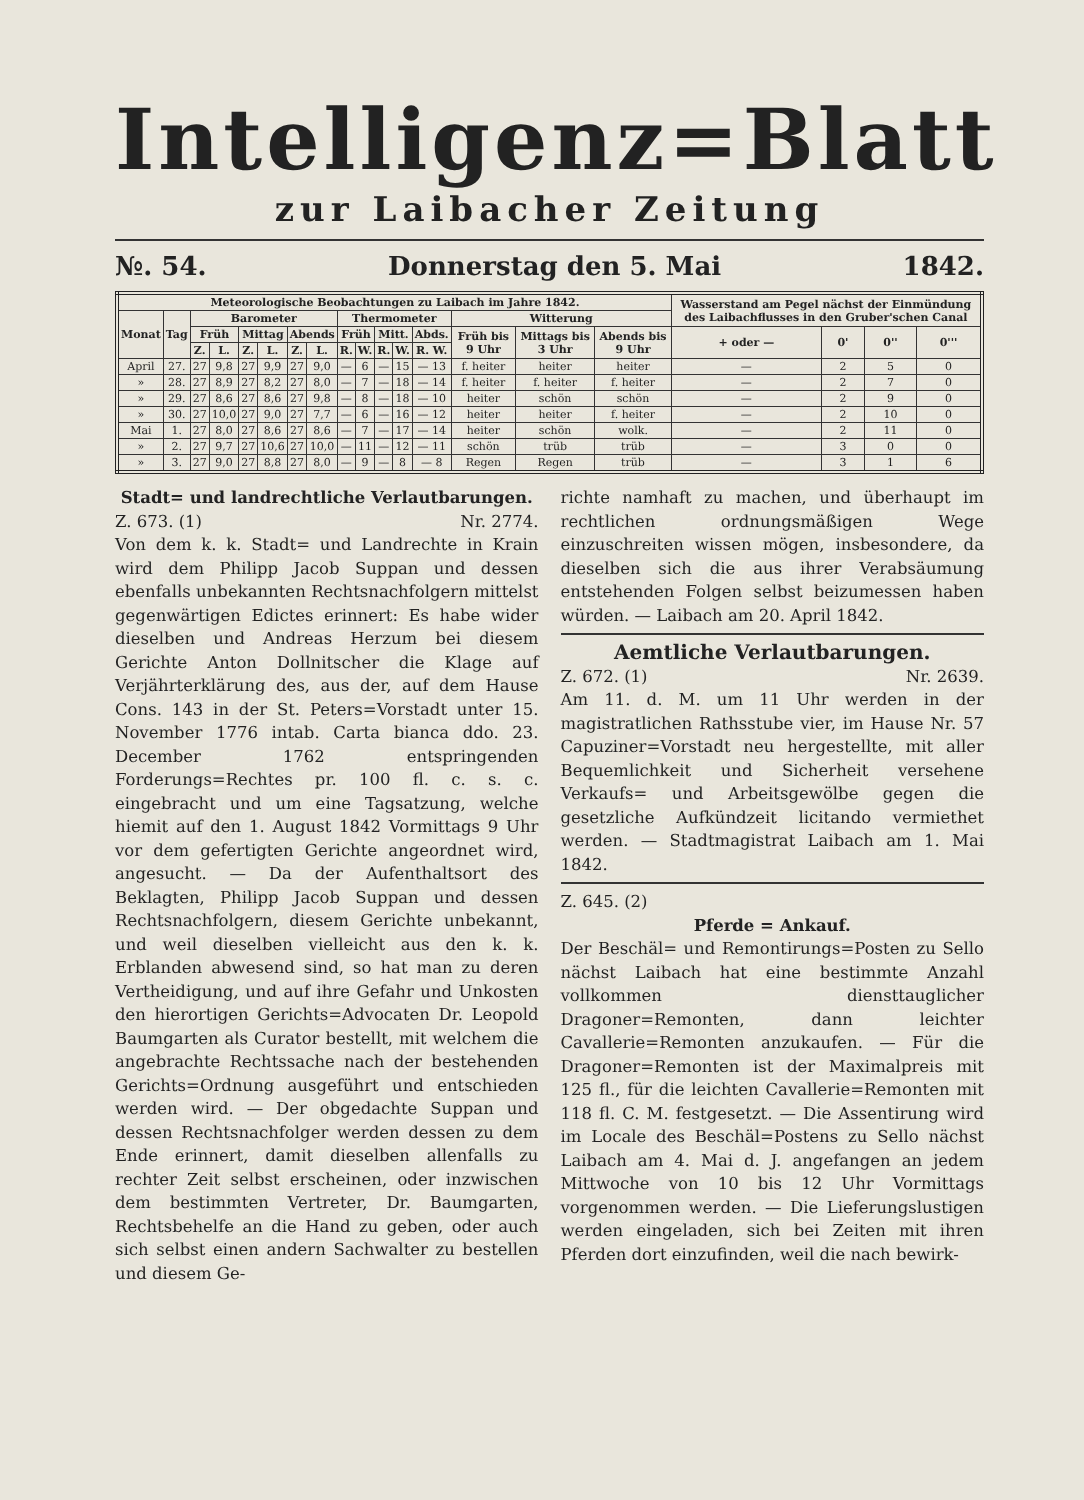Intelligenz=Blatt
zur Laibacher Zeitung
№. 54. Donnerstag den 5. Mai 1842.
| Meteorologische Beobachtungen zu Laibach im Jahre 1842. | | | | | | | | | | | | | | | | Wasserstand am Pegel nächst der Einmündung des Laibachflusses in den Gruber'schen Canal | | | |
| --- | --- | --- | --- | --- | --- | --- | --- | --- | --- | --- | --- | --- | --- | --- | --- | --- | --- | --- | --- |
| Monat | Tag | Barometer | | | | | | Thermometer | | | | | Witterung | | | | | | |
| | | Früh | | Mittag | | Abends | | Früh | | Mitt. | | Abds. | Früh bis 9 Uhr | Mittags bis 3 Uhr | Abends bis 9 Uhr | + oder — | 0' | 0'' | 0''' |
| | | Z. | L. | Z. | L. | Z. | L. | R. | W. | R. | W. | R. W. | | | | | | | |
| April | 27. | 27 | 9,8 | 27 | 9,9 | 27 | 9,0 | — | 6 | — | 15 | — 13 | f. heiter | heiter | heiter | — | 2 | 5 | 0 |
| » | 28. | 27 | 8,9 | 27 | 8,2 | 27 | 8,0 | — | 7 | — | 18 | — 14 | f. heiter | f. heiter | f. heiter | — | 2 | 7 | 0 |
| » | 29. | 27 | 8,6 | 27 | 8,6 | 27 | 9,8 | — | 8 | — | 18 | — 10 | heiter | schön | schön | — | 2 | 9 | 0 |
| » | 30. | 27 | 10,0 | 27 | 9,0 | 27 | 7,7 | — | 6 | — | 16 | — 12 | heiter | heiter | f. heiter | — | 2 | 10 | 0 |
| Mai | 1. | 27 | 8,0 | 27 | 8,6 | 27 | 8,6 | — | 7 | — | 17 | — 14 | heiter | schön | wolk. | — | 2 | 11 | 0 |
| » | 2. | 27 | 9,7 | 27 | 10,6 | 27 | 10,0 | — | 11 | — | 12 | — 11 | schön | trüb | trüb | — | 3 | 0 | 0 |
| » | 3. | 27 | 9,0 | 27 | 8,8 | 27 | 8,0 | — | 9 | — | 8 | — 8 | Regen | Regen | trüb | — | 3 | 1 | 6 |
Stadt= und landrechtliche Verlautbarungen.
Z. 673. (1) Nr. 2774.
Von dem k. k. Stadt= und Landrechte in Krain wird dem Philipp Jacob Suppan und dessen ebenfalls unbekannten Rechtsnachfolgern mittelst gegenwärtigen Edictes erinnert: Es habe wider dieselben und Andreas Herzum bei diesem Gerichte Anton Dollnitscher die Klage auf Verjährterklärung des, aus der, auf dem Hause Cons. 143 in der St. Peters=Vorstadt unter 15. November 1776 intab. Carta bianca ddo. 23. December 1762 entspringenden Forderungs=Rechtes pr. 100 fl. c. s. c. eingebracht und um eine Tagsatzung, welche hiemit auf den 1. August 1842 Vormittags 9 Uhr vor dem gefertigten Gerichte angeordnet wird, angesucht. — Da der Aufenthaltsort des Beklagten, Philipp Jacob Suppan und dessen Rechtsnachfolgern, diesem Gerichte unbekannt, und weil dieselben vielleicht aus den k. k. Erblanden abwesend sind, so hat man zu deren Vertheidigung, und auf ihre Gefahr und Unkosten den hierortigen Gerichts=Advocaten Dr. Leopold Baumgarten als Curator bestellt, mit welchem die angebrachte Rechtssache nach der bestehenden Gerichts=Ordnung ausgeführt und entschieden werden wird. — Der obgedachte Suppan und dessen Rechtsnachfolger werden dessen zu dem Ende erinnert, damit dieselben allenfalls zu rechter Zeit selbst erscheinen, oder inzwischen dem bestimmten Vertreter, Dr. Baumgarten, Rechtsbehelfe an die Hand zu geben, oder auch sich selbst einen andern Sachwalter zu bestellen und diesem Ge-
richte namhaft zu machen, und überhaupt im rechtlichen ordnungsmäßigen Wege einzuschreiten wissen mögen, insbesondere, da dieselben sich die aus ihrer Verabsäumung entstehenden Folgen selbst beizumessen haben würden. — Laibach am 20. April 1842.
Aemtliche Verlautbarungen.
Z. 672. (1) Nr. 2639.
Am 11. d. M. um 11 Uhr werden in der magistratlichen Rathsstube vier, im Hause Nr. 57 Capuziner=Vorstadt neu hergestellte, mit aller Bequemlichkeit und Sicherheit versehene Verkaufs= und Arbeitsgewölbe gegen die gesetzliche Aufkündzeit licitando vermiethet werden. — Stadtmagistrat Laibach am 1. Mai 1842.
Z. 645. (2)
Pferde = Ankauf.
Der Beschäl= und Remontirungs=Posten zu Sello nächst Laibach hat eine bestimmte Anzahl vollkommen diensttauglicher Dragoner=Remonten, dann leichter Cavallerie=Remonten anzukaufen. — Für die Dragoner=Remonten ist der Maximalpreis mit 125 fl., für die leichten Cavallerie=Remonten mit 118 fl. C. M. festgesetzt. — Die Assentirung wird im Locale des Beschäl=Postens zu Sello nächst Laibach am 4. Mai d. J. angefangen an jedem Mittwoche von 10 bis 12 Uhr Vormittags vorgenommen werden. — Die Lieferungslustigen werden eingeladen, sich bei Zeiten mit ihren Pferden dort einzufinden, weil die nach bewirk-